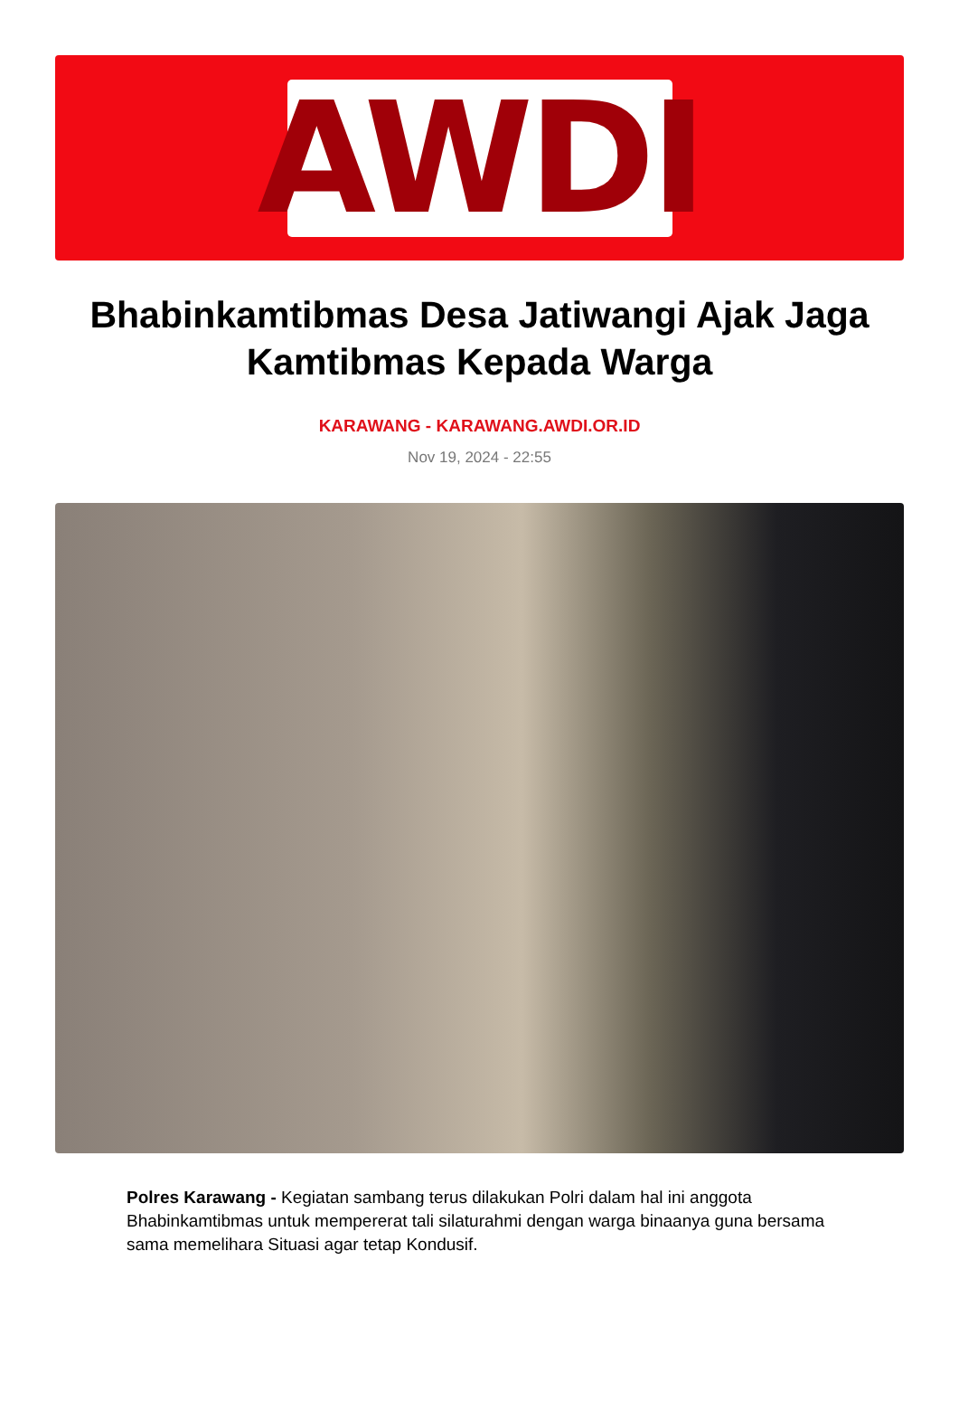AWDI
Bhabinkamtibmas Desa Jatiwangi Ajak Jaga Kamtibmas Kepada Warga
KARAWANG - KARAWANG.AWDI.OR.ID
Nov 19, 2024 - 22:55
Polres Karawang - Kegiatan sambang terus dilakukan Polri dalam hal ini anggota Bhabinkamtibmas untuk mempererat tali silaturahmi dengan warga binaanya guna bersama sama memelihara Situasi agar tetap Kondusif.